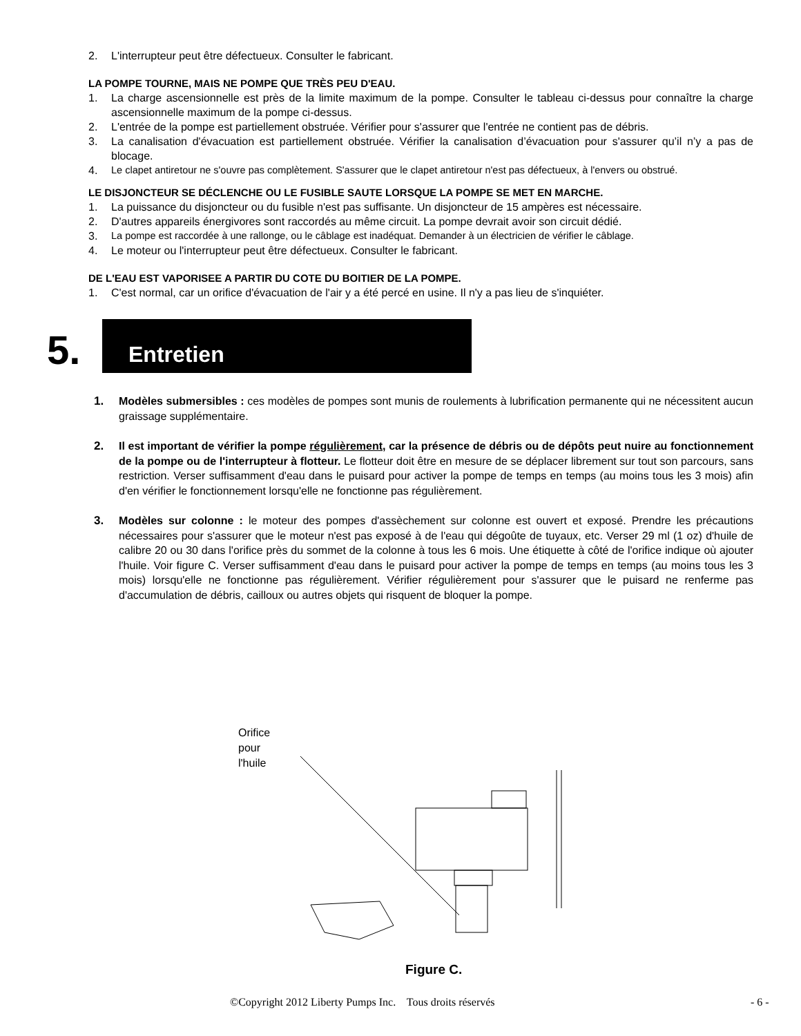2. L'interrupteur peut être défectueux. Consulter le fabricant.
LA POMPE TOURNE, MAIS NE POMPE QUE TRÈS PEU D'EAU.
1. La charge ascensionnelle est près de la limite maximum de la pompe. Consulter le tableau ci-dessus pour connaître la charge ascensionnelle maximum de la pompe ci-dessus.
2. L'entrée de la pompe est partiellement obstruée. Vérifier pour s'assurer que l'entrée ne contient pas de débris.
3. La canalisation d'évacuation est partiellement obstruée. Vérifier la canalisation d’évacuation pour s'assurer qu’il n’y a pas de blocage.
4. Le clapet antiretour ne s'ouvre pas complètement. S'assurer que le clapet antiretour n'est pas défectueux, à l'envers ou obstrué.
LE DISJONCTEUR SE DÉCLENCHE OU LE FUSIBLE SAUTE LORSQUE LA POMPE SE MET EN MARCHE.
1. La puissance du disjoncteur ou du fusible n'est pas suffisante. Un disjoncteur de 15 ampères est nécessaire.
2. D'autres appareils énergivores sont raccordés au même circuit. La pompe devrait avoir son circuit dédié.
3. La pompe est raccordée à une rallonge, ou le câblage est inadéquat. Demander à un électricien de vérifier le câblage.
4. Le moteur ou l'interrupteur peut être défectueux. Consulter le fabricant.
DE L'EAU EST VAPORISEE A PARTIR DU COTE DU BOITIER DE LA POMPE.
1. C'est normal, car un orifice d'évacuation de l'air y a été percé en usine. Il n'y a pas lieu de s'inquiéter.
5. Entretien
1. Modèles submersibles : ces modèles de pompes sont munis de roulements à lubrification permanente qui ne nécessitent aucun graissage supplémentaire.
2. Il est important de vérifier la pompe régulièrement, car la présence de débris ou de dépôts peut nuire au fonctionnement de la pompe ou de l'interrupteur à flotteur. Le flotteur doit être en mesure de se déplacer librement sur tout son parcours, sans restriction. Verser suffisamment d'eau dans le puisard pour activer la pompe de temps en temps (au moins tous les 3 mois) afin d'en vérifier le fonctionnement lorsqu'elle ne fonctionne pas régulièrement.
3. Modèles sur colonne : le moteur des pompes d'assèchement sur colonne est ouvert et exposé. Prendre les précautions nécessaires pour s'assurer que le moteur n'est pas exposé à de l'eau qui dégoûte de tuyaux, etc. Verser 29 ml (1 oz) d'huile de calibre 20 ou 30 dans l'orifice près du sommet de la colonne à tous les 6 mois. Une étiquette à côté de l'orifice indique où ajouter l'huile. Voir figure C. Verser suffisamment d'eau dans le puisard pour activer la pompe de temps en temps (au moins tous les 3 mois) lorsqu'elle ne fonctionne pas régulièrement. Vérifier régulièrement pour s'assurer que le puisard ne renferme pas d'accumulation de débris, cailloux ou autres objets qui risquent de bloquer la pompe.
Orifice
pour
l'huile
Figure C.
©Copyright 2012 Liberty Pumps Inc. Tous droits réservés
- 6 -